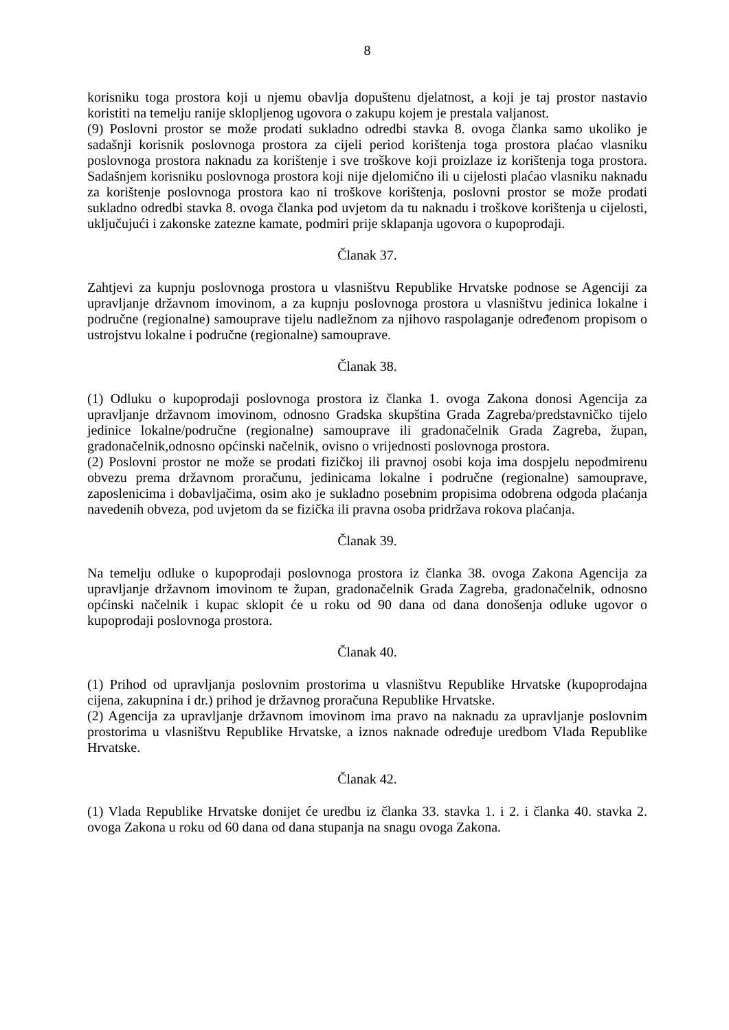8
korisniku toga prostora koji u njemu obavlja dopuštenu djelatnost, a koji je taj prostor nastavio koristiti na temelju ranije sklopljenog ugovora o zakupu kojem je prestala valjanost.
(9) Poslovni prostor se može prodati sukladno odredbi stavka 8. ovoga članka samo ukoliko je sadašnji korisnik poslovnoga prostora za cijeli period korištenja toga prostora plaćao vlasniku poslovnoga prostora naknadu za korištenje i sve troškove koji proizlaze iz korištenja toga prostora. Sadašnjem korisniku poslovnoga prostora koji nije djelomično ili u cijelosti plaćao vlasniku naknadu za korištenje poslovnoga prostora kao ni troškove korištenja, poslovni prostor se može prodati sukladno odredbi stavka 8. ovoga članka pod uvjetom da tu naknadu i troškove korištenja u cijelosti, uključujući i zakonske zatezne kamate, podmiri prije sklapanja ugovora o kupoprodaji.
Članak 37.
Zahtjevi za kupnju poslovnoga prostora u vlasništvu Republike Hrvatske podnose se Agenciji za upravljanje državnom imovinom, a za kupnju poslovnoga prostora u vlasništvu jedinica lokalne i područne (regionalne) samouprave tijelu nadležnom za njihovo raspolaganje određenom propisom o ustrojstvu lokalne i područne (regionalne) samouprave.
Članak 38.
(1) Odluku o kupoprodaji poslovnoga prostora iz članka 1. ovoga Zakona donosi Agencija za upravljanje državnom imovinom, odnosno Gradska skupština Grada Zagreba/predstavničko tijelo jedinice lokalne/područne (regionalne) samouprave ili gradonačelnik Grada Zagreba, župan, gradonačelnik,odnosno općinski načelnik, ovisno o vrijednosti poslovnoga prostora.
(2) Poslovni prostor ne može se prodati fizičkoj ili pravnoj osobi koja ima dospjelu nepodmirenu obvezu prema državnom proračunu, jedinicama lokalne i područne (regionalne) samouprave, zaposlenicima i dobavljačima, osim ako je sukladno posebnim propisima odobrena odgoda plaćanja navedenih obveza, pod uvjetom da se fizička ili pravna osoba pridržava rokova plaćanja.
Članak 39.
Na temelju odluke o kupoprodaji poslovnoga prostora iz članka 38. ovoga Zakona Agencija za upravljanje državnom imovinom te župan, gradonačelnik Grada Zagreba, gradonačelnik, odnosno općinski načelnik i kupac sklopit će u roku od 90 dana od dana donošenja odluke ugovor o kupoprodaji poslovnoga prostora.
Članak 40.
(1) Prihod od upravljanja poslovnim prostorima u vlasništvu Republike Hrvatske (kupoprodajna cijena, zakupnina i dr.) prihod je državnog proračuna Republike Hrvatske.
(2) Agencija za upravljanje državnom imovinom ima pravo na naknadu za upravljanje poslovnim prostorima u vlasništvu Republike Hrvatske, a iznos naknade određuje uredbom Vlada Republike Hrvatske.
Članak 42.
(1) Vlada Republike Hrvatske donijet će uredbu iz članka 33. stavka 1. i 2. i članka 40. stavka 2. ovoga Zakona u roku od 60 dana od dana stupanja na snagu ovoga Zakona.